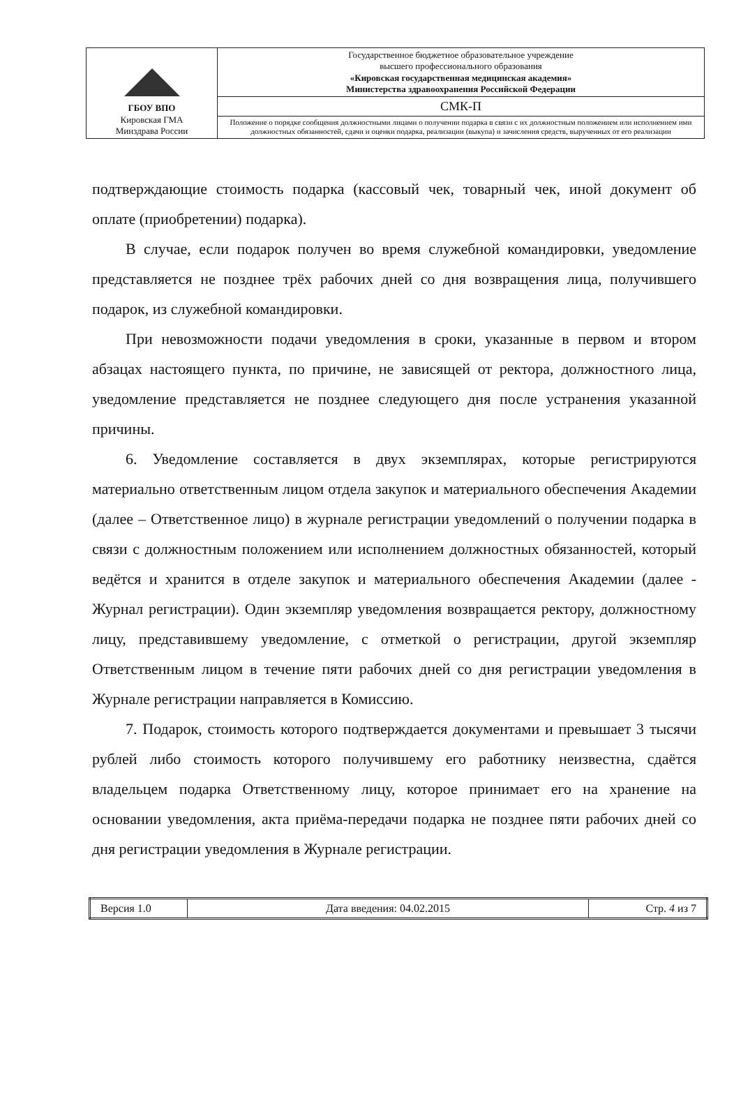| ГБОУ ВПО Кировская ГМА Минздрава России | Государственное бюджетное образовательное учреждение высшего профессионального образования «Кировская государственная медицинская академия» Министерства здравоохранения Российской Федерации |
| | СМК-П |
| | Положение о порядке сообщения должностными лицами о получении подарка в связи с их должностным положением или исполнением ими должностных обязанностей, сдачи и оценки подарка, реализации (выкупа) и зачисления средств, вырученных от его реализации |
подтверждающие стоимость подарка (кассовый чек, товарный чек, иной документ об оплате (приобретении) подарка).
В случае, если подарок получен во время служебной командировки, уведомление представляется не позднее трёх рабочих дней со дня возвращения лица, получившего подарок, из служебной командировки.
При невозможности подачи уведомления в сроки, указанные в первом и втором абзацах настоящего пункта, по причине, не зависящей от ректора, должностного лица, уведомление представляется не позднее следующего дня после устранения указанной причины.
6. Уведомление составляется в двух экземплярах, которые регистрируются материально ответственным лицом отдела закупок и материального обеспечения Академии (далее – Ответственное лицо) в журнале регистрации уведомлений о получении подарка в связи с должностным положением или исполнением должностных обязанностей, который ведётся и хранится в отделе закупок и материального обеспечения Академии (далее - Журнал регистрации). Один экземпляр уведомления возвращается ректору, должностному лицу, представившему уведомление, с отметкой о регистрации, другой экземпляр Ответственным лицом в течение пяти рабочих дней со дня регистрации уведомления в Журнале регистрации направляется в Комиссию.
7. Подарок, стоимость которого подтверждается документами и превышает 3 тысячи рублей либо стоимость которого получившему его работнику неизвестна, сдаётся владельцем подарка Ответственному лицу, которое принимает его на хранение на основании уведомления, акта приёма-передачи подарка не позднее пяти рабочих дней со дня регистрации уведомления в Журнале регистрации.
| Версия 1.0 | Дата введения: 04.02.2015 | Стр. 4 из 7 |